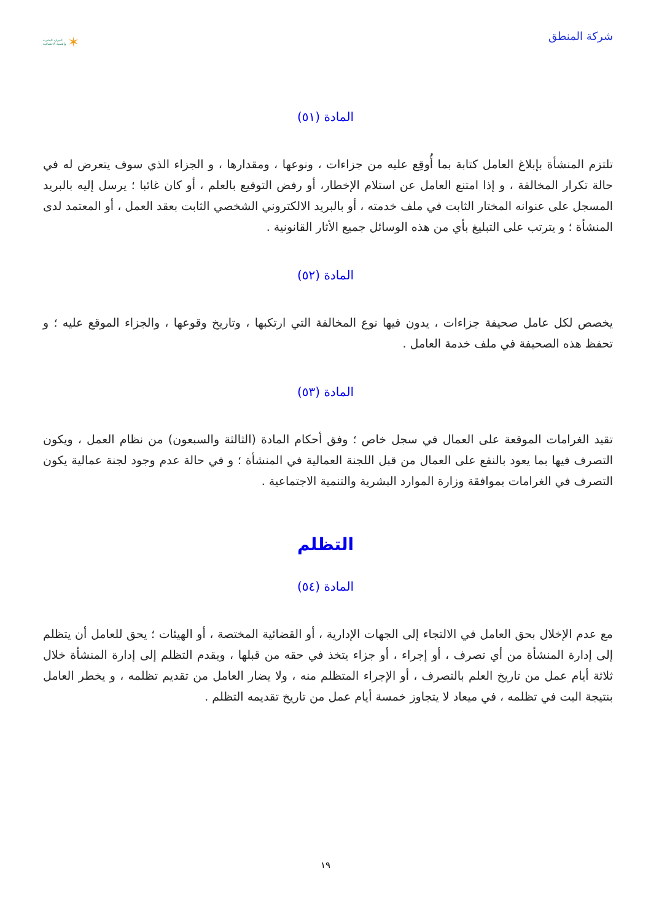شركة المنطق
الموارد البشرية
والتنمية الاجتماعية ✶
المادة (٥١)
تلتزم المنشأة بإبلاغ العامل كتابة بما أُوقِع عليه من جزاءات ، ونوعها ، ومقدارها ، و الجزاء الذي سوف يتعرض له في حالة تكرار المخالفة ، و إذا امتنع العامل عن استلام الإخطار، أو رفض التوقيع بالعلم ، أو كان غائبا ؛ يرسل إليه بالبريد المسجل على عنوانه المختار الثابت في ملف خدمته ، أو بالبريد الالكتروني الشخصي الثابت بعقد العمل ، أو المعتمد لدى المنشأة ؛ و يترتب على التبليغ بأي من هذه الوسائل جميع الأثار القانونية .
المادة (٥٢)
يخصص لكل عامل صحيفة جزاءات ، يدون فيها نوع المخالفة التي ارتكبها ، وتاريخ وقوعها ، والجزاء الموقع عليه ؛ و تحفظ هذه الصحيفة في ملف خدمة العامل .
المادة (٥٣)
تقيد الغرامات الموقعة على العمال في سجل خاص ؛ وفق أحكام المادة (الثالثة والسبعون) من نظام العمل ، ويكون التصرف فيها بما يعود بالنفع على العمال من قبل اللجنة العمالية في المنشأة ؛ و في حالة عدم وجود لجنة عمالية يكون التصرف في الغرامات بموافقة وزارة الموارد البشرية والتنمية الاجتماعية .
التظلم
المادة (٥٤)
مع عدم الإخلال بحق العامل في الالتجاء إلى الجهات الإدارية ، أو القضائية المختصة ، أو الهيئات ؛ يحق للعامل أن يتظلم إلى إدارة المنشأة من أي تصرف ، أو إجراء ، أو جزاء يتخذ في حقه من قبلها ، ويقدم التظلم إلى إدارة المنشأة خلال ثلاثة أيام عمل من تاريخ العلم بالتصرف ، أو الإجراء المتظلم منه ، ولا يضار العامل من تقديم تظلمه ، و يخطر العامل بنتيجة البت في تظلمه ، في ميعاد لا يتجاوز خمسة أيام عمل من تاريخ تقديمه التظلم .
١٩